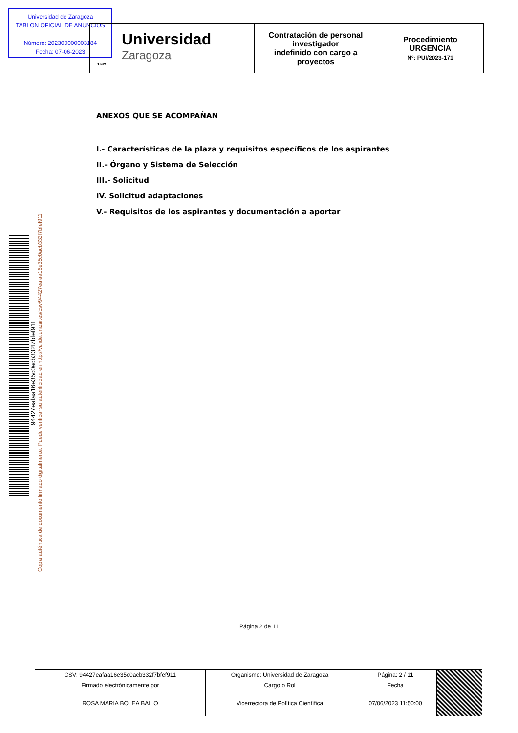Universidad de Zaragoza
TABLON OFICIAL DE ANUNCIOS
Número: 202300000003184
Fecha: 07-06-2023
| Universidad Zaragoza 1542 | Contratación de personal investigador indefinido con cargo a proyectos | Procedimiento URGENCIA Nº: PUI/2023-171 |
94427eafaa16e35c0acb332f7bfef911
Copia auténtica de documento firmado digitalmente. Puede verificar su autenticidad en http://valide.unizar.es/csv/94427eafaa16e35c0acb332f7bfef911
ANEXOS QUE SE ACOMPAÑAN
I.- Características de la plaza y requisitos específicos de los aspirantes
II.- Órgano y Sistema de Selección
III.- Solicitud
IV. Solicitud adaptaciones
V.- Requisitos de los aspirantes y documentación a aportar
Página 2 de 11
| CSV: 94427eafaa16e35c0acb332f7bfef911 | Organismo: Universidad de Zaragoza | Página: 2 / 11 | |
| Firmado electrónicamente por | Cargo o Rol | Fecha | |
| ROSA MARIA BOLEA BAILO | Vicerrectora de Política Científica | 07/06/2023 11:50:00 | |